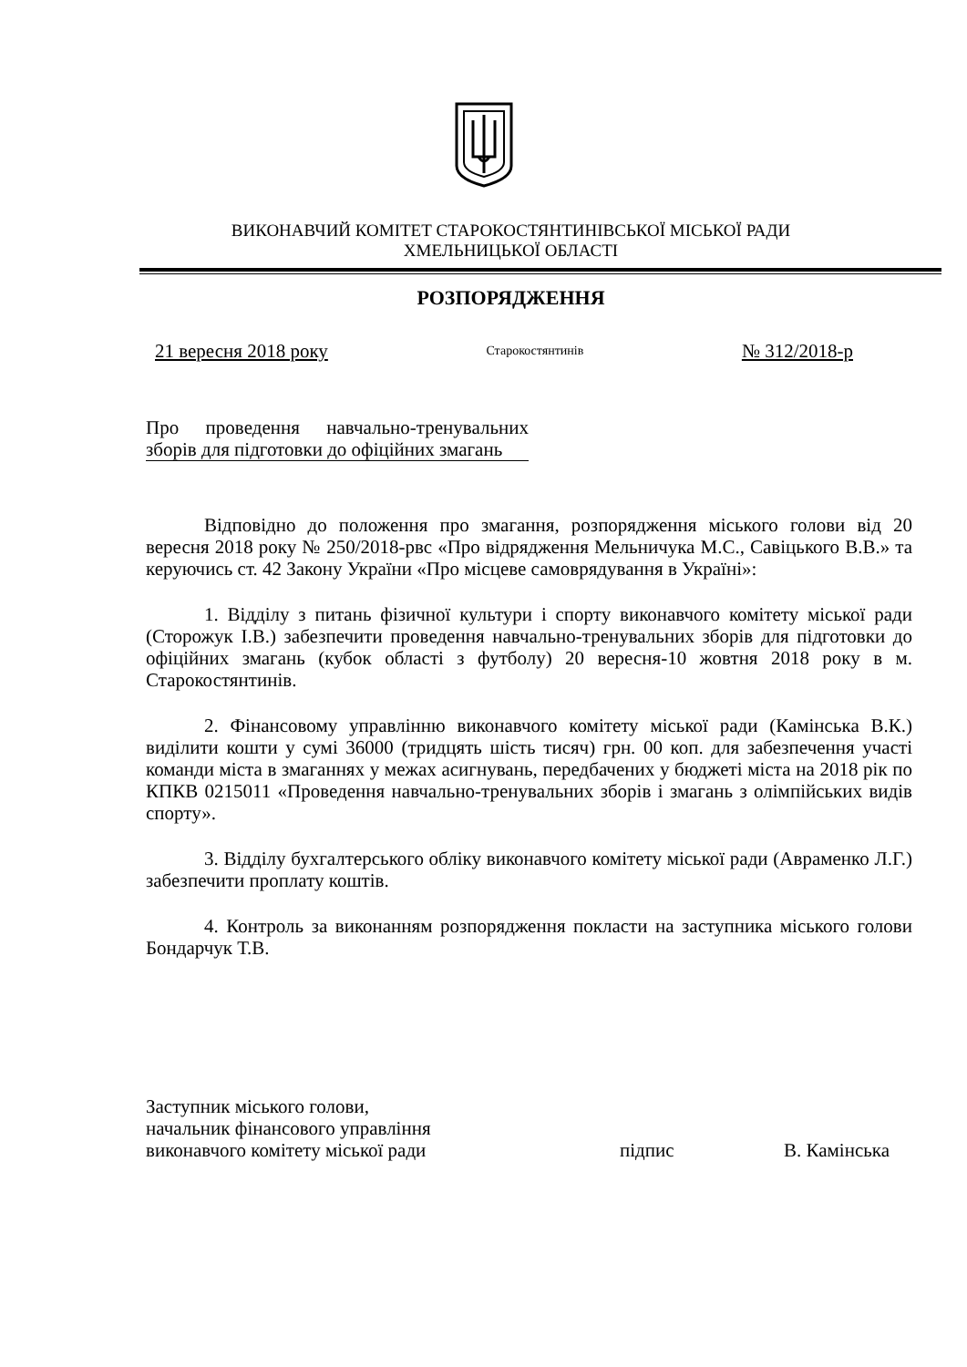ВИКОНАВЧИЙ КОМІТЕТ СТАРОКОСТЯНТИНІВСЬКОЇ МІСЬКОЇ РАДИ
ХМЕЛЬНИЦЬКОЇ ОБЛАСТІ
РОЗПОРЯДЖЕННЯ
21 вересня 2018 року Старокостянтинів № 312/2018-р
Про проведення навчально-тренувальних зборів для підготовки до офіційних змагань
Відповідно до положення про змагання, розпорядження міського голови від 20 вересня 2018 року № 250/2018-рвс «Про відрядження Мельничука М.С., Савіцького В.В.» та керуючись ст. 42 Закону України «Про місцеве самоврядування в Україні»:
1. Відділу з питань фізичної культури і спорту виконавчого комітету міської ради (Сторожук І.В.) забезпечити проведення навчально-тренувальних зборів для підготовки до офіційних змагань (кубок області з футболу) 20 вересня-10 жовтня 2018 року в м. Старокостянтинів.
2. Фінансовому управлінню виконавчого комітету міської ради (Камінська В.К.) виділити кошти у сумі 36000 (тридцять шість тисяч) грн. 00 коп. для забезпечення участі команди міста в змаганнях у межах асигнувань, передбачених у бюджеті міста на 2018 рік по КПКВ 0215011 «Проведення навчально-тренувальних зборів і змагань з олімпійських видів спорту».
3. Відділу бухгалтерського обліку виконавчого комітету міської ради (Авраменко Л.Г.) забезпечити проплату коштів.
4. Контроль за виконанням розпорядження покласти на заступника міського голови Бондарчук Т.В.
Заступник міського голови,
начальник фінансового управління
виконавчого комітету міської ради
підпис В. Камінська